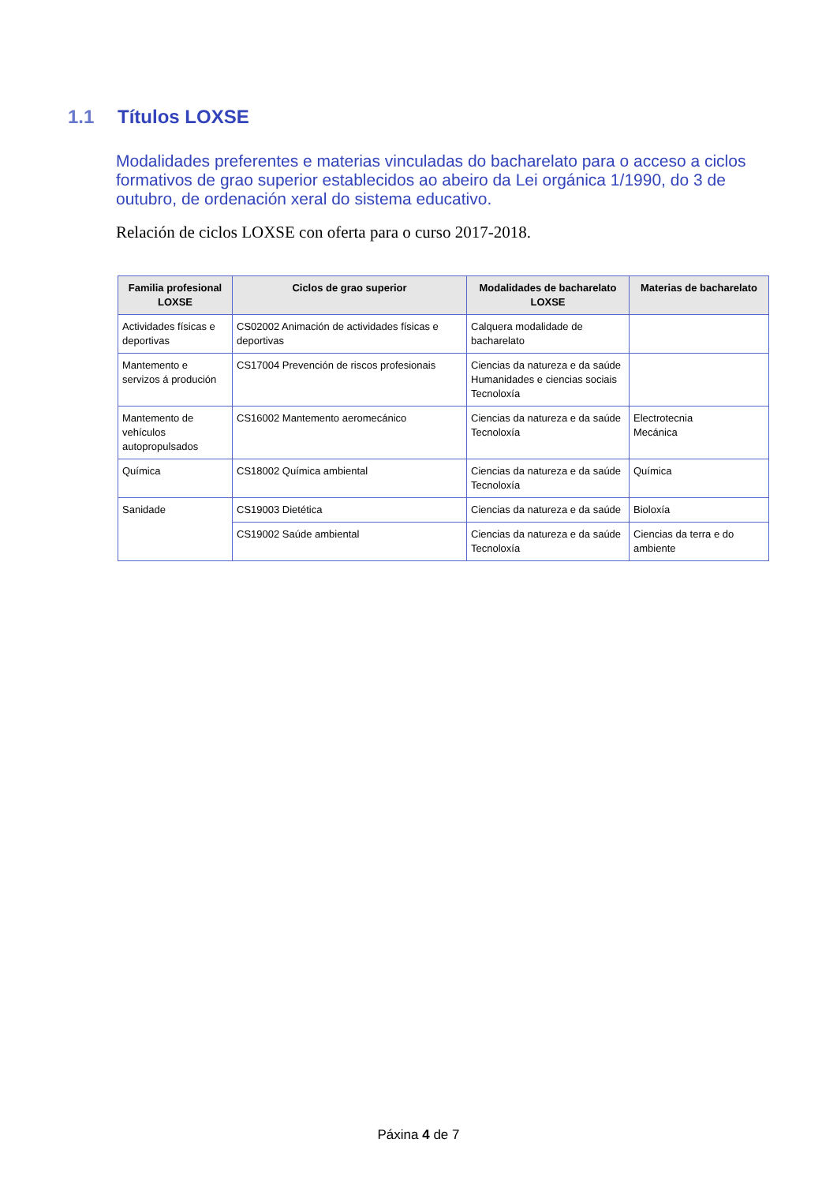1.1 Títulos LOXSE
Modalidades preferentes e materias vinculadas do bacharelato para o acceso a ciclos formativos de grao superior establecidos ao abeiro da Lei orgánica 1/1990, do 3 de outubro, de ordenación xeral do sistema educativo.
Relación de ciclos LOXSE con oferta para o curso 2017-2018.
| Familia profesional LOXSE | Ciclos de grao superior | Modalidades de bacharelato LOXSE | Materias de bacharelato |
| --- | --- | --- | --- |
| Actividades físicas e deportivas | CS02002 Animación de actividades físicas e deportivas | Calquera modalidade de bacharelato | |
| Mantemento e servizos á produción | CS17004 Prevención de riscos profesionais | Ciencias da natureza e da saúde Humanidades e ciencias sociais Tecnoloxía | |
| Mantemento de vehículos autopropulsados | CS16002 Mantemento aeromecánico | Ciencias da natureza e da saúde Tecnoloxía | Electrotecnia Mecánica |
| Química | CS18002 Química ambiental | Ciencias da natureza e da saúde Tecnoloxía | Química |
| Sanidade | CS19003 Dietética | Ciencias da natureza e da saúde | Bioloxía |
| | CS19002 Saúde ambiental | Ciencias da natureza e da saúde Tecnoloxía | Ciencias da terra e do ambiente |
Páxina 4 de 7